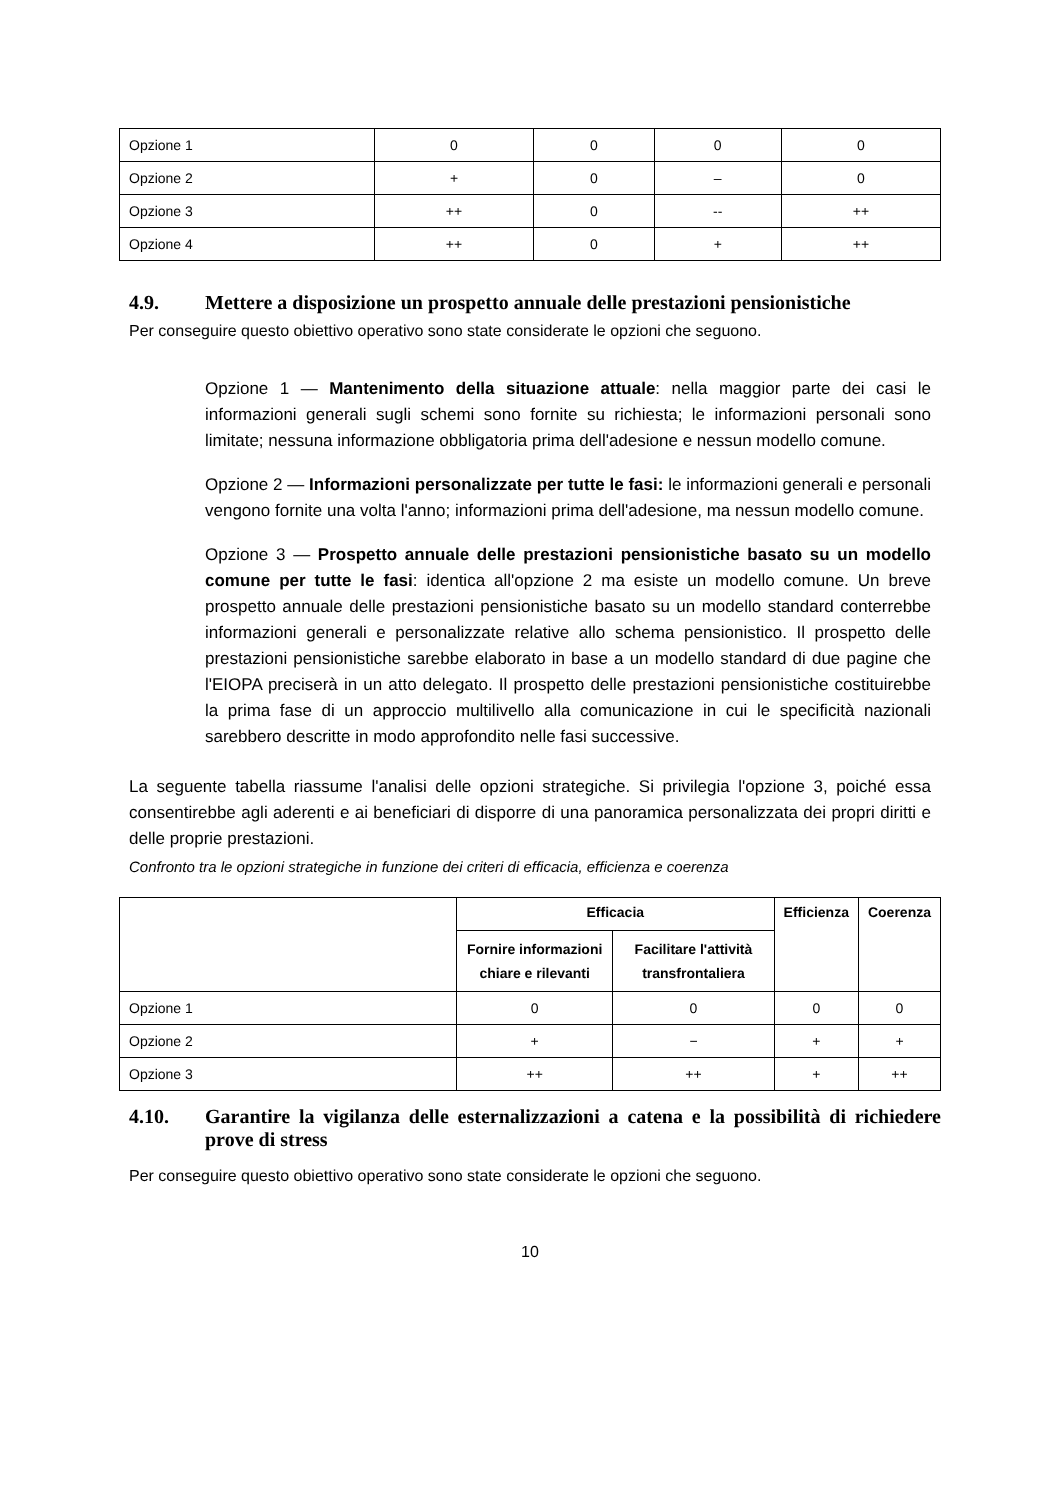| Opzione 1 | 0 | 0 | 0 | 0 |
| Opzione 2 | + | 0 | – | 0 |
| Opzione 3 | ++ | 0 | -- | ++ |
| Opzione 4 | ++ | 0 | + | ++ |
4.9. Mettere a disposizione un prospetto annuale delle prestazioni pensionistiche
Per conseguire questo obiettivo operativo sono state considerate le opzioni che seguono.
Opzione 1 — Mantenimento della situazione attuale: nella maggior parte dei casi le informazioni generali sugli schemi sono fornite su richiesta; le informazioni personali sono limitate; nessuna informazione obbligatoria prima dell'adesione e nessun modello comune.
Opzione 2 — Informazioni personalizzate per tutte le fasi: le informazioni generali e personali vengono fornite una volta l'anno; informazioni prima dell'adesione, ma nessun modello comune.
Opzione 3 — Prospetto annuale delle prestazioni pensionistiche basato su un modello comune per tutte le fasi: identica all'opzione 2 ma esiste un modello comune. Un breve prospetto annuale delle prestazioni pensionistiche basato su un modello standard conterrebbe informazioni generali e personalizzate relative allo schema pensionistico. Il prospetto delle prestazioni pensionistiche sarebbe elaborato in base a un modello standard di due pagine che l'EIOPA preciserà in un atto delegato. Il prospetto delle prestazioni pensionistiche costituirebbe la prima fase di un approccio multilivello alla comunicazione in cui le specificità nazionali sarebbero descritte in modo approfondito nelle fasi successive.
La seguente tabella riassume l'analisi delle opzioni strategiche. Si privilegia l'opzione 3, poiché essa consentirebbe agli aderenti e ai beneficiari di disporre di una panoramica personalizzata dei propri diritti e delle proprie prestazioni.
Confronto tra le opzioni strategiche in funzione dei criteri di efficacia, efficienza e coerenza
| | Efficacia | | Efficienza | Coerenza |
| --- | --- | --- | --- | --- |
| | Fornire informazioni chiare e rilevanti | Facilitare l'attività transfrontaliera | | |
| Opzione 1 | 0 | 0 | 0 | 0 |
| Opzione 2 | + | − | + | + |
| Opzione 3 | ++ | ++ | + | ++ |
4.10. Garantire la vigilanza delle esternalizzazioni a catena e la possibilità di richiedere prove di stress
Per conseguire questo obiettivo operativo sono state considerate le opzioni che seguono.
10